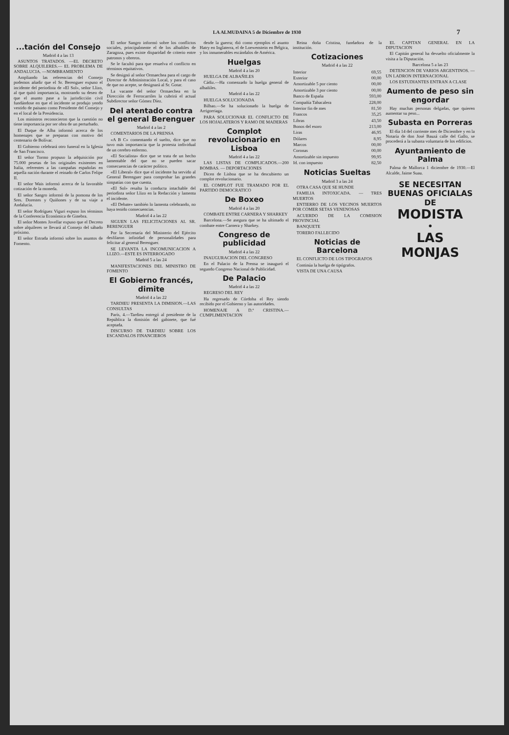LA ALMUDAINA 5 de Diciembre de 1930 7
...tación del Consejo
Madrid 4 a las 13
ASUNTOS TRATADOS. —EL DECRETO SOBRE ALQUILERES.— EL PROBLEMA DE ANDALUCIA. —NOMBRAMIENTO
Ampliando las referencias del Consejo podemos añadir que el Sr. Berenguer expuso el incidente del periodista de «El Sol», señor Llizo, al que quitó importancia, mostrando su deseo de que el asunto pase a la jurisdicción civil fundándose en que el incidente se produjo yendo vestido de paisano como Presidente del Consejo y en el local de la Presidencia.
Los ministros reconocieron que la cuestión no tiene importancia por ser obra de un perturbado.
El Duque de Alba informó acerca de los homenajes que se preparan con motivo del centenario de Bolívar.
El Gobierno celebrará otro funeral en la Iglesia de San Francisco.
El señor Tormo propuso la adquisición por 75.000 pesetas de los originales existentes en Italia, referentes a las campañas españolas en aquella nación durante el reinado de Carlos Felipe II.
El señor Wais informó acerca de la favorable cotización de la moneda.
El señor Sangro informó de la pomona de los Sres. Dorestes y Quiñones y de su viaje a Andalucía.
El señor Rodríguez Viguri expuso los términos de la Conferencia Económica de Ginebra.
El señor Montes Jovellar expuso que el Decreto sobre alquileres se llevará al Consejo del sábado próximo.
El señor Estrada informó sobre los asuntos de Fomento.
El señor Sangro informó sobre los conflictos sociales, principalmente el de los albañiles de Zaragoza, pues existe disparidad de criterio entre patronos y obreros.
Se le facultó para que resuelva el conflicto en términos equitativos.
Se designó al señor Ormaechea para el cargo de Director de Administración Local, y para el caso de que no acepte, se designará al Sr. Gotar.
La vacante del señor Ormaechea en la Dirección de Ferrocarriles la cubrirá el actual Subdirector señor Gómez Díez.
Del atentado contra el general Berenguer
Madrid 4 a las 2
COMENTARIOS DE LA PRENSA
«A B C» comentando el suelto, dice que no tuvo más importancia que la protesta individual de un cerebro enfermo.
«El Socialista» dice que se trata de un hecho lamentable del que no se pueden sacar consecuencias de carácter político.
«El Liberal» dice que el incidente ha servido al General Berenguer para comprobar las grandes simpatías con que cuenta.
«El Sol» resalta la conducta intachable del periodista señor Llizo en la Redacción y lamenta el incidente.
«El Debate» también lo lamenta celebrando, no haya tenido consecuencias.
Madrid 4 a las 22
SIGUEN LAS FELICITACIONES AL SR. BERENGUER
Por la Secretaría del Ministerio del Ejército desfilaron infinidad de personalidades para felicitar al general Berenguer.
SE LEVANTA LA INCOMUNICACION A LLIZO.—ESTE ES INTERROGADO
Madrid 5 a las 24
MANIFESTACIONES DEL MINISTRO DE FOMENTO
El Gobierno francés, dimite
Madrid 4 a las 22
TARDIEU PRESENTA LA DIMISION.—LAS CONSULTAS
París, 4.—Tardieu entregó al presidente de la República la dimisión del gabinete, que fué aceptada.
DISCURSO DE TARDIEU SOBRE LOS ESCANDALOS FINANCIEROS
desde la guerra; dió como ejemplos el asunto Hatry en Inglaterra, el de Loewenstein en Bélgica, y los innumerables escándalos de América.
Huelgas
Madrid 4 a las 20
HUELGA DE ALBAÑILES
Cádiz.—Ha comenzado la huelga general de albañiles.
Madrid 4 a las 22
HUELGA SOLUCIONADA
Bilbao.—Se ha solucionado la huelga de Arrigorriaga.
PARA SOLUCIONAR EL CONFLICTO DE LOS HOJALATEROS Y RAMO DE MADERAS
Complot revolucionario en Lisboa
Madrid 4 a las 22
LAS LISTAS DE COMPLICADOS.—200 BOMBAS. — DEPORTACIONES
Dicen de Lisboa que se ha descubierto un complot revolucionario.
EL COMPLOT FUE TRAMADO POR EL PARTIDO DEMOCRATICO
De Boxeo
Madrid 4 a las 20
COMBATE ENTRE CARNERA Y SHARKEY
Barcelona.—Se asegura que se ha ultimado el combate entre Carnera y Sharkey.
Congreso de publicidad
Madrid 4 a las 22
INAUGURACION DEL CONGRESO
En el Palacio de la Prensa se inauguró el segundo Congreso Nacional de Publicidad.
De Palacio
Madrid 4 a las 22
REGRESO DEL REY
Ha regresado de Córdoba el Rey siendo recibido por el Gobierno y las autoridades.
HOMENAJE A D.ª CRISTINA.—CUMPLIMENTACION
Reina doña Cristina, fundadora de la institución.
Cotizaciones
Madrid 4 a las 22
| Interior | 69,55 |
| Exterior | 00,00 |
| Amortizable 5 por ciento | 00,00 |
| Amortizable 3 por ciento | 00,00 |
| Banco de España | 593,00 |
| Compañía Tabacalera | 228,00 |
| Interior fin de mes | 81,50 |
| Francos | 35,25 |
| Libras | 43,50 |
| Bonos del esoro | 213,00 |
| Liras | 46,95 |
| Dólares | 8,95 |
| Marcos | 00,00 |
| Coronas | 00,00 |
| Amortizable sin impuesto | 99,95 |
| Id. con impuesto | 82,50 |
Noticias Sueltas
Madrid 3 a las 24
OTRA CASA QUE SE HUNDE
FAMILIA INTOXICADA. — TRES MUERTOS
ENTIERRO DE LOS VECINOS MUERTOS POR COMER SETAS VENENOSAS
ACUERDO DE LA COMISION PROVINCIAL
BANQUETE
TORERO FALLECIDO
Noticias de Barcelona
EL CONFLICTO DE LOS TIPOGRAFOS
Continúa la huelga de tipógrafos.
VISTA DE UNA CAUSA
EL CAPITAN GENERAL EN LA DIPUTACION
El Capitán general ha devuelto oficialmente la visita a la Diputación.
Barcelona 5 a las 23
DETENCION DE VARIOS ARGENTINOS. — UN LADRON INTERNACIONAL
LOS ESTUDIANTES ENTRAN A CLASE
Aumento de peso sin engordar
Hay muchas personas delgadas, que quieren aumentar su peso...
Subasta en Porreras
El día 14 del corriente mes de Diciembre y en la Notaría de don José Bauzá calle del Gallo, se procederá a la subasta voluntaria de los edificios.
Ayuntamiento de Palma
Palma de Mallorca 1 diciembre de 1930.—El Alcalde, Jaime Suau.
SE NECESITAN
BUENAS OFICIALAS
DE
MODISTA
•
LAS MONJAS